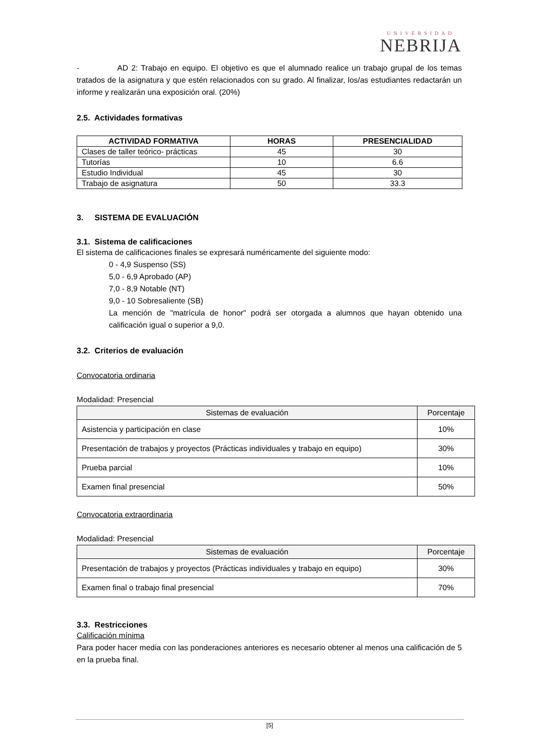UNIVERSIDAD
NEBRIJA
- AD 2: Trabajo en equipo. El objetivo es que el alumnado realice un trabajo grupal de los temas tratados de la asignatura y que estén relacionados con su grado. Al finalizar, los/as estudiantes redactarán un informe y realizarán una exposición oral. (20%)
2.5. Actividades formativas
| ACTIVIDAD FORMATIVA | HORAS | PRESENCIALIDAD |
| --- | --- | --- |
| Clases de taller teórico- prácticas | 45 | 30 |
| Tutorías | 10 | 6.6 |
| Estudio Individual | 45 | 30 |
| Trabajo de asignatura | 50 | 33.3 |
3. SISTEMA DE EVALUACIÓN
3.1. Sistema de calificaciones
El sistema de calificaciones finales se expresará numéricamente del siguiente modo:
0 - 4,9 Suspenso (SS)
5,0 - 6,9 Aprobado (AP)
7,0 - 8,9 Notable (NT)
9,0 - 10 Sobresaliente (SB)
La mención de "matrícula de honor" podrá ser otorgada a alumnos que hayan obtenido una calificación igual o superior a 9,0.
3.2. Criterios de evaluación
Convocatoria ordinaria
Modalidad: Presencial
| Sistemas de evaluación | Porcentaje |
| --- | --- |
| Asistencia y participación en clase | 10% |
| Presentación de trabajos y proyectos (Prácticas individuales y trabajo en equipo) | 30% |
| Prueba parcial | 10% |
| Examen final presencial | 50% |
Convocatoria extraordinaria
Modalidad: Presencial
| Sistemas de evaluación | Porcentaje |
| --- | --- |
| Presentación de trabajos y proyectos (Prácticas individuales y trabajo en equipo) | 30% |
| Examen final o trabajo final presencial | 70% |
3.3. Restricciones
Calificación mínima
Para poder hacer media con las ponderaciones anteriores es necesario obtener al menos una calificación de 5 en la prueba final.
[5]